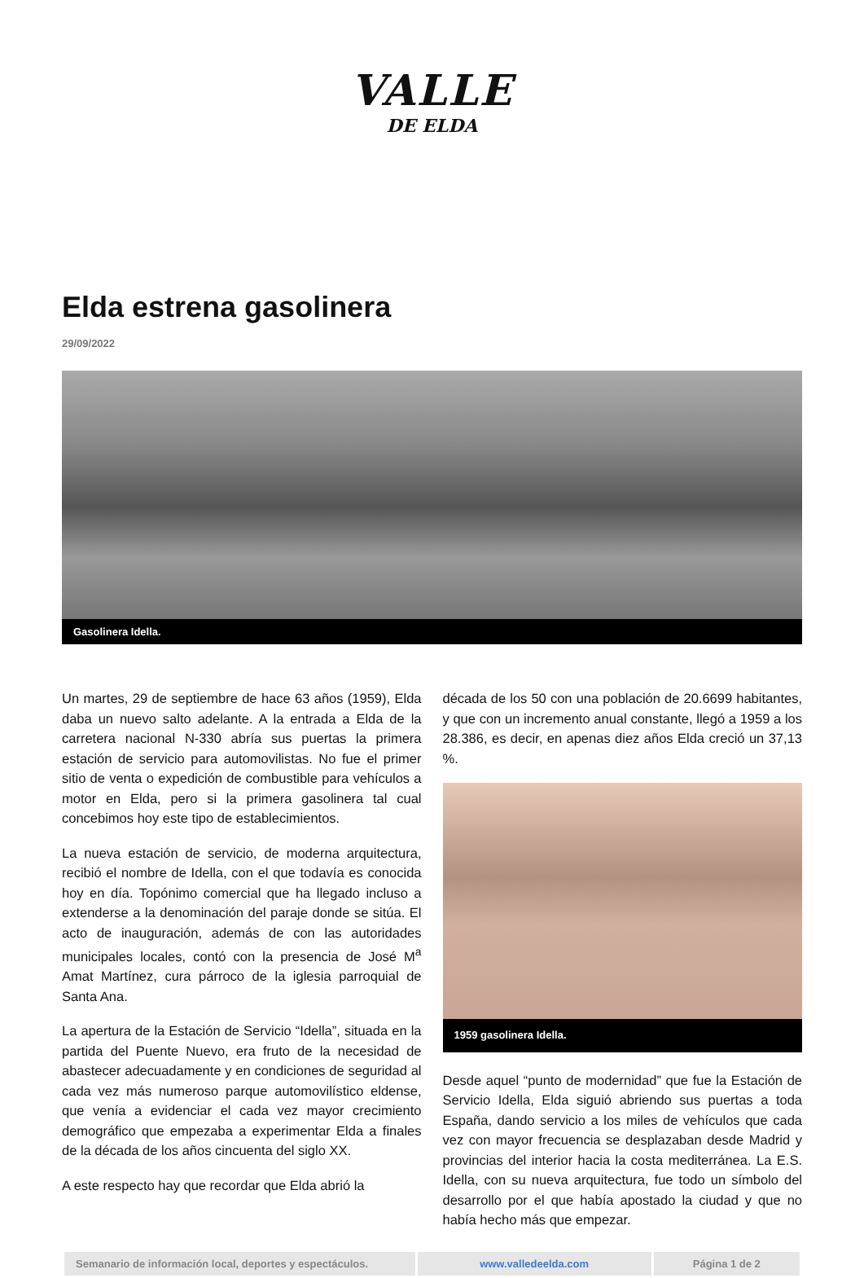VALLE
DE ELDA
Elda estrena gasolinera
29/09/2022
Gasolinera Idella.
Un martes, 29 de septiembre de hace 63 años (1959), Elda daba un nuevo salto adelante. A la entrada a Elda de la carretera nacional N-330 abría sus puertas la primera estación de servicio para automovilistas. No fue el primer sitio de venta o expedición de combustible para vehículos a motor en Elda, pero si la primera gasolinera tal cual concebimos hoy este tipo de establecimientos.
La nueva estación de servicio, de moderna arquitectura, recibió el nombre de Idella, con el que todavía es conocida hoy en día. Topónimo comercial que ha llegado incluso a extenderse a la denominación del paraje donde se sitúa. El acto de inauguración, además de con las autoridades municipales locales, contó con la presencia de José M<sup>a</sup> Amat Martínez, cura párroco de la iglesia parroquial de Santa Ana.
La apertura de la Estación de Servicio “Idella”, situada en la partida del Puente Nuevo, era fruto de la necesidad de abastecer adecuadamente y en condiciones de seguridad al cada vez más numeroso parque automovilístico eldense, que venía a evidenciar el cada vez mayor crecimiento demográfico que empezaba a experimentar Elda a finales de la década de los años cincuenta del siglo XX.
A este respecto hay que recordar que Elda abrió la
década de los 50 con una población de 20.6699 habitantes, y que con un incremento anual constante, llegó a 1959 a los 28.386, es decir, en apenas diez años Elda creció un 37,13 %.
1959 gasolinera Idella.
Desde aquel “punto de modernidad” que fue la Estación de Servicio Idella, Elda siguió abriendo sus puertas a toda España, dando servicio a los miles de vehículos que cada vez con mayor frecuencia se desplazaban desde Madrid y provincias del interior hacia la costa mediterránea. La E.S. Idella, con su nueva arquitectura, fue todo un símbolo del desarrollo por el que había apostado la ciudad y que no había hecho más que empezar.
| Semanario de información local, deportes y espectáculos. | www.valledeelda.com | Página 1 de 2 |